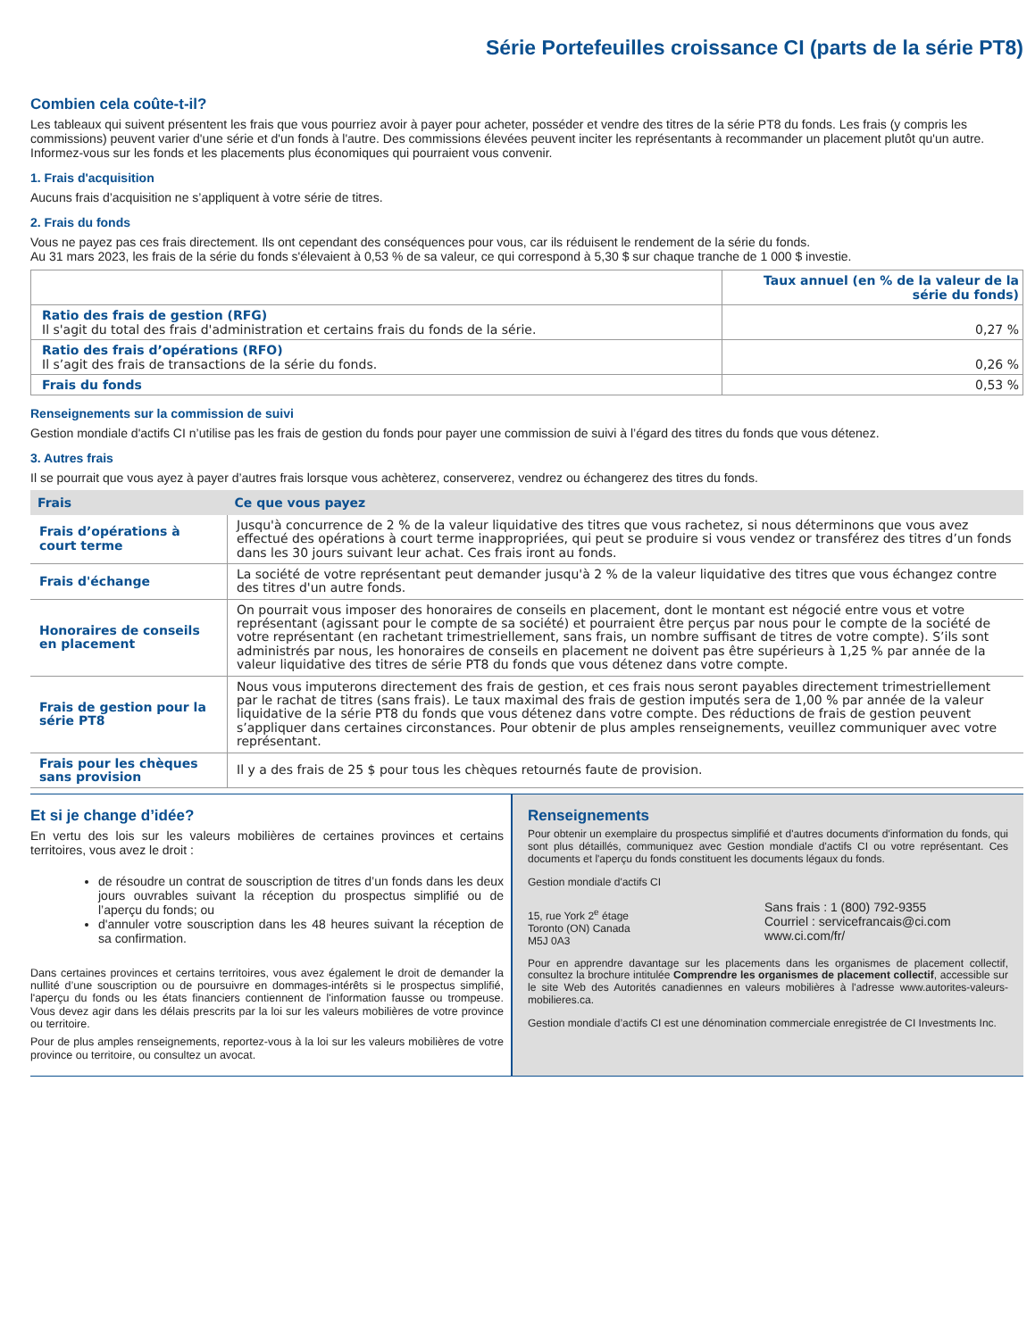Série Portefeuilles croissance CI (parts de la série PT8)
Combien cela coûte-t-il?
Les tableaux qui suivent présentent les frais que vous pourriez avoir à payer pour acheter, posséder et vendre des titres de la série PT8 du fonds. Les frais (y compris les commissions) peuvent varier d'une série et d'un fonds à l'autre. Des commissions élevées peuvent inciter les représentants à recommander un placement plutôt qu'un autre. Informez-vous sur les fonds et les placements plus économiques qui pourraient vous convenir.
1. Frais d'acquisition
Aucuns frais d’acquisition ne s’appliquent à votre série de titres.
2. Frais du fonds
Vous ne payez pas ces frais directement. Ils ont cependant des conséquences pour vous, car ils réduisent le rendement de la série du fonds.
Au 31 mars 2023, les frais de la série du fonds s'élevaient à 0,53 % de sa valeur, ce qui correspond à 5,30 $ sur chaque tranche de 1 000 $ investie.
| | Taux annuel (en % de la valeur de la série du fonds) |
| Ratio des frais de gestion (RFG) Il s'agit du total des frais d'administration et certains frais du fonds de la série. | 0,27 % |
| Ratio des frais d’opérations (RFO) Il s’agit des frais de transactions de la série du fonds. | 0,26 % |
| Frais du fonds | 0,53 % |
Renseignements sur la commission de suivi
Gestion mondiale d'actifs CI n’utilise pas les frais de gestion du fonds pour payer une commission de suivi à l’égard des titres du fonds que vous détenez.
3. Autres frais
Il se pourrait que vous ayez à payer d’autres frais lorsque vous achèterez, conserverez, vendrez ou échangerez des titres du fonds.
| Frais | Ce que vous payez |
| --- | --- |
| Frais d’opérations à court terme | Jusqu'à concurrence de 2 % de la valeur liquidative des titres que vous rachetez, si nous déterminons que vous avez effectué des opérations à court terme inappropriées, qui peut se produire si vous vendez or transférez des titres d’un fonds dans les 30 jours suivant leur achat. Ces frais iront au fonds. |
| Frais d'échange | La société de votre représentant peut demander jusqu'à 2 % de la valeur liquidative des titres que vous échangez contre des titres d'un autre fonds. |
| Honoraires de conseils en placement | On pourrait vous imposer des honoraires de conseils en placement, dont le montant est négocié entre vous et votre représentant (agissant pour le compte de sa société) et pourraient être perçus par nous pour le compte de la société de votre représentant (en rachetant trimestriellement, sans frais, un nombre suffisant de titres de votre compte). S’ils sont administrés par nous, les honoraires de conseils en placement ne doivent pas être supérieurs à 1,25 % par année de la valeur liquidative des titres de série PT8 du fonds que vous détenez dans votre compte. |
| Frais de gestion pour la série PT8 | Nous vous imputerons directement des frais de gestion, et ces frais nous seront payables directement trimestriellement par le rachat de titres (sans frais). Le taux maximal des frais de gestion imputés sera de 1,00 % par année de la valeur liquidative de la série PT8 du fonds que vous détenez dans votre compte. Des réductions de frais de gestion peuvent s’appliquer dans certaines circonstances. Pour obtenir de plus amples renseignements, veuillez communiquer avec votre représentant. |
| Frais pour les chèques sans provision | Il y a des frais de 25 $ pour tous les chèques retournés faute de provision. |
Et si je change d’idée?
En vertu des lois sur les valeurs mobilières de certaines provinces et certains territoires, vous avez le droit :
de résoudre un contrat de souscription de titres d’un fonds dans les deux jours ouvrables suivant la réception du prospectus simplifié ou de l’aperçu du fonds; ou
d'annuler votre souscription dans les 48 heures suivant la réception de sa confirmation.
Dans certaines provinces et certains territoires, vous avez également le droit de demander la nullité d’une souscription ou de poursuivre en dommages-intérêts si le prospectus simplifié, l'aperçu du fonds ou les états financiers contiennent de l'information fausse ou trompeuse. Vous devez agir dans les délais prescrits par la loi sur les valeurs mobilières de votre province ou territoire.
Pour de plus amples renseignements, reportez-vous à la loi sur les valeurs mobilières de votre province ou territoire, ou consultez un avocat.
Renseignements
Pour obtenir un exemplaire du prospectus simplifié et d'autres documents d'information du fonds, qui sont plus détaillés, communiquez avec Gestion mondiale d'actifs CI ou votre représentant. Ces documents et l'aperçu du fonds constituent les documents légaux du fonds.
Gestion mondiale d'actifs CI
15, rue York 2<sup>e</sup> étage
Toronto (ON) Canada
M5J 0A3
Sans frais : 1 (800) 792-9355
Courriel : servicefrancais@ci.com
www.ci.com/fr/
Pour en apprendre davantage sur les placements dans les organismes de placement collectif, consultez la brochure intitulée Comprendre les organismes de placement collectif, accessible sur le site Web des Autorités canadiennes en valeurs mobilières à l'adresse www.autorites-valeurs-mobilieres.ca.
Gestion mondiale d’actifs CI est une dénomination commerciale enregistrée de CI Investments Inc.